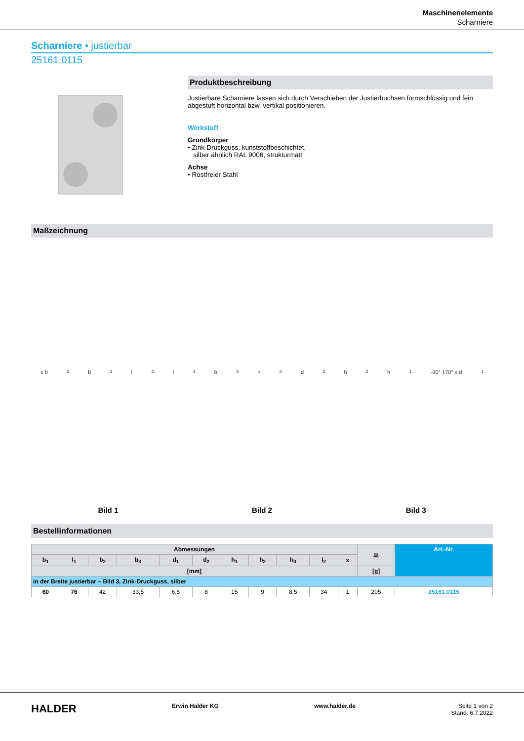Maschinenelemente
Scharniere
Scharniere • justierbar
25161.0115
Produktbeschreibung
Justierbare Scharniere lassen sich durch Verschieben der Justierbuchsen formschlüssig und fein abgestuft horizontal bzw. vertikal positionieren.
Werkstoff
Grundkörper
• Zink-Druckguss, kunststoffbeschichtet,
silber ähnlich RAL 9006, strukturmatt
Achse
• Rostfreier Stahl
Maßzeichnung
s b<sub>2</sub> b<sub>1</sub> l<sub>2</sub> l<sub>1</sub> b<sub>3</sub> h<sub>3</sub> d<sub>2</sub> h<sub>2</sub> h<sub>1</sub> -90° 170° x d<sub>1</sub>
Bild 1
Bild 2
Bild 3
Bestellinformationen
| Abmessungen | | | | | | | | | | | ⚖ | Art.-Nr. |
| --- | --- | --- | --- | --- | --- | --- | --- | --- | --- | --- | --- | --- |
| b<sub>1</sub> | l<sub>1</sub> | b<sub>2</sub> | b<sub>3</sub> | d<sub>1</sub> | d<sub>2</sub> | h<sub>1</sub> | h<sub>2</sub> | h<sub>3</sub> | l<sub>2</sub> | x | | |
| [mm] | | | | | | | | | | | [g] | |
| in der Breite justierbar – Bild 3, Zink-Druckguss, silber | | | | | | | | | | | | |
| 60 | 76 | 42 | 33,5 | 6,5 | 8 | 15 | 9 | 8,5 | 34 | 1 | 205 | 25161.0115 |
HALDER
Erwin Halder KG www.halder.de Seite 1 von 2
Stand: 6.7.2022